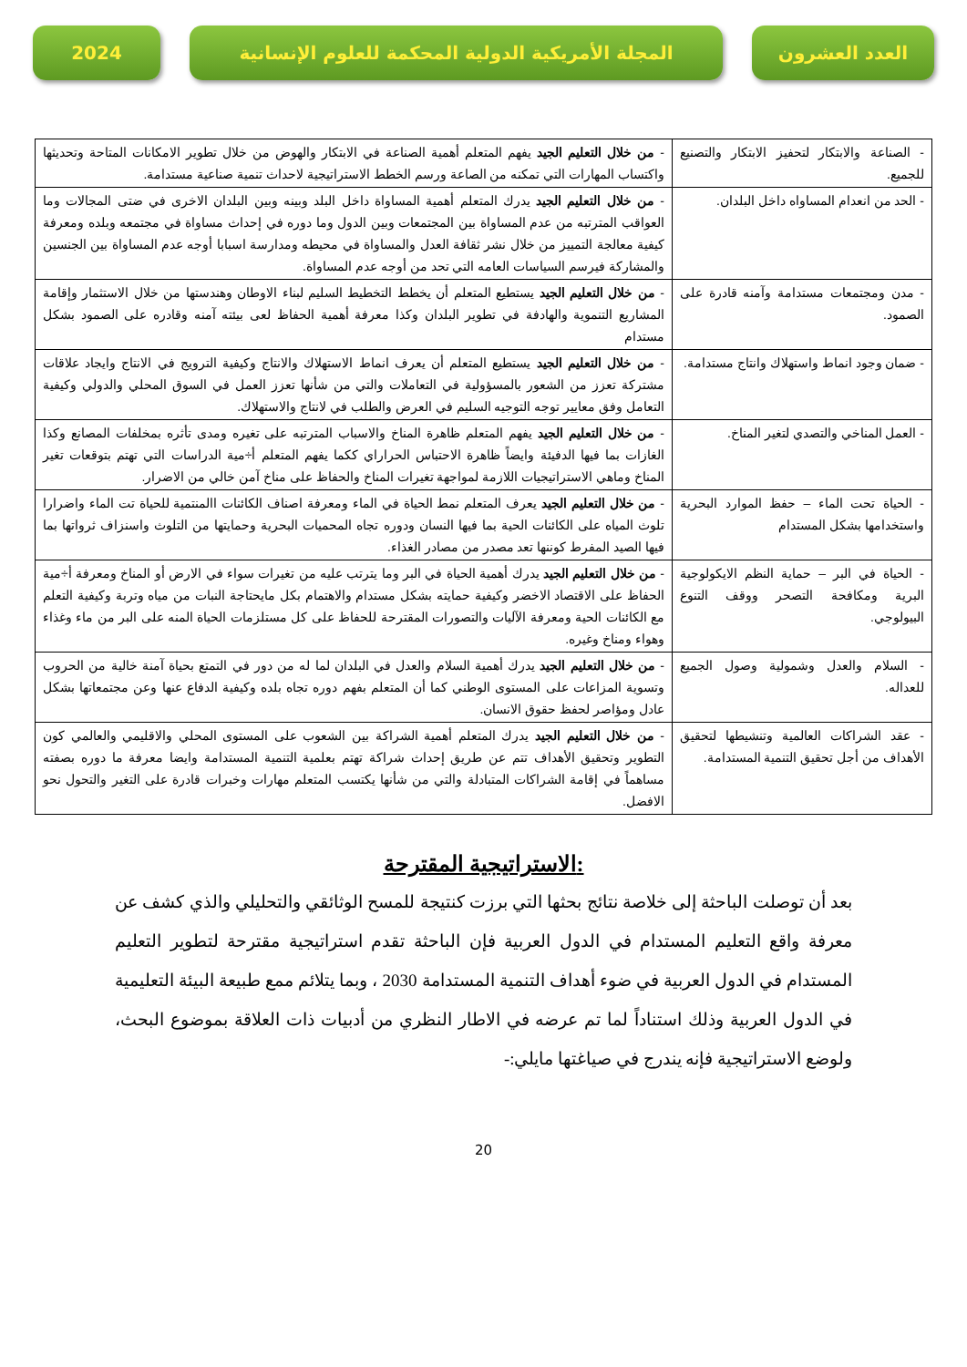العدد العشرون المجلة الأمريكية الدولية المحكمة للعلوم الإنسانية
2024
| - الصناعة والابتكار لتحفيز الابتكار والتصنيع للجميع. | - من خلال التعليم الجيد يفهم المتعلم أهمية الصناعة في الابتكار والهوض من خلال تطوير الامكانات المتاحة وتحديثها واكتساب المهارات التي تمكنه من الصاعة ورسم الخطط الاستراتيجية لاحداث تنمية صناعية مستدامة. |
| - الحد من انعدام المساواه داخل البلدان. | - من خلال التعليم الجيد يدرك المتعلم أهمية المساواة داخل البلد وبينه وبين البلدان الاخرى في ضتى المجالات وما العواقب المترتبه من عدم المساواة بين المجتمعات وبين الدول وما دوره في إحداث مساواة في مجتمعه وبلده ومعرفة كيفية معالجة التمييز من خلال نشر ثقافة العدل والمساواة في محيطه ومدارسة اسبابا أوجه عدم المساواة بين الجنسين والمشاركة فيرسم السياسات العامه التي تحد من أوجه عدم المساواة. |
| - مدن ومجتمعات مستدامة وآمنه قادرة على الصمود. | - من خلال التعليم الجيد يستطيع المتعلم أن يخطط التخطيط السليم لبناء الاوطان وهندستها من خلال الاستثمار وإقامة المشاريع التنموية والهادفة في تطوير البلدان وكذا معرفة أهمية الحفاظ لعى بيئته آمنه وقادره على الصمود بشكل مستدام |
| - ضمان وجود انماط واستهلاك وانتاج مستدامة. | - من خلال التعليم الجيد يستطيع المتعلم أن يعرف انماط الاستهلاك والانتاج وكيفية الترويج في الانتاج وايجاد علاقات مشتركة تعزز من الشعور بالمسؤولية في التعاملات والتي من شأنها تعزز العمل في السوق المحلي والدولي وكيفية التعامل وفق معايير توجه التوجيه السليم في العرض والطلب في لانتاج والاستهلاك. |
| - العمل المناخي والتصدي لتغير المناخ. | - من خلال التعليم الجيد يفهم المتعلم ظاهرة المناخ والاسباب المترتبه على تغيره ومدى تأثره بمخلفات المصانع وكذا الغازات بما فيها الدفيئة وايضاً ظاهرة الاحتباس الحراراي ككما يفهم المتعلم أ÷مية الدراسات التي تهتم بتوقعات تغير المناخ وماهي الاستراتيجيات اللازمة لمواجهة تغيرات المناخ والحفاظ على مناخ آمن خالي من الاضرار. |
| - الحياة تحت الماء – حفظ الموارد البحرية واستخدامها بشكل المستدام | - من خلال التعليم الجيد يعرف المتعلم نمط الحياة في الماء ومعرفة اصناف الكائنات االمنتمية للحياة تت الماء واضرارا تلوث المياه على الكائنات الحية بما فيها النسان ودوره تجاه المحميات البحرية وحمايتها من التلوث واسنزاف ثرواتها بما فيها الصيد المفرط كوننها تعد مصدر من مصادر الغذاء. |
| - الحياة في البر – حماية النظم الايكولوجية البرية ومكافحة التصحر ووقف التنوع البيولوجي. | - من خلال التعليم الجيد يدرك أهمية الحياة في البر وما يترتب عليه من تغيرات سواء في الارض أو المناخ ومعرفة أ÷مية الحفاظ على الاقتصاد الاخضر وكيفية حمايته بشكل مستدام والاهتمام بكل مايحتاجة النبات من مياه وتربة وكيفية التعلم مع الكائنات الحية ومعرفة الآليات والتصورات المقترحة للحفاظ على كل مستلزمات الحياة المنه على البر من ماء وغذاء وهواء ومناخ وغيره. |
| - السلام والعدل وشمولية وصول الجميع للعداله. | - من خلال التعليم الجيد يدرك أهمية السلام والعدل في البلدان لما له من دور في التمتع بحياة آمنة خالية من الحروب وتسوية المزاعات على المستوى الوطني كما أن المتعلم بفهم دوره تجاه بلده وكيفية الدفاع عنها وعن مجتمعاتها بشكل عادل ومؤاصر لحفظ حقوق الانسان. |
| - عقد الشراكات العالمية وتنشيطها لتحقيق الأهداف من أجل تحقيق التنمية المستدامة. | - من خلال التعليم الجيد يدرك المتعلم أهمية الشراكة بين الشعوب على المستوى المحلي والاقليمي والعالمي كون التطوير وتحقيق الأهداف تتم عن طريق إحداث شراكة تهتم بعلمية التنمية المستدامة وايضا معرفة ما دوره بصفته مساهماً في إقامة الشراكات المتبادلة والتي من شأنها يكتسب المتعلم مهارات وخبرات قادرة على التغير والتحول نحو الافضل. |
الاستراتيجية المقترحة:
بعد أن توصلت الباحثة إلى خلاصة نتائج بحثها التي برزت كنتيجة للمسح الوثائقي والتحليلي والذي كشف عن معرفة واقع التعليم المستدام في الدول العربية فإن الباحثة تقدم استراتيجية مقترحة لتطوير التعليم المستدام في الدول العربية في ضوء أهداف التنمية المستدامة 2030 ، وبما يتلائم ممع طبيعة البيئة التعليمية في الدول العربية وذلك استناداً لما تم عرضه في الاطار النظري من أدبيات ذات العلاقة بموضوع البحث، ولوضع الاستراتيجية فإنه يندرج في صياغتها مايلي:-
20